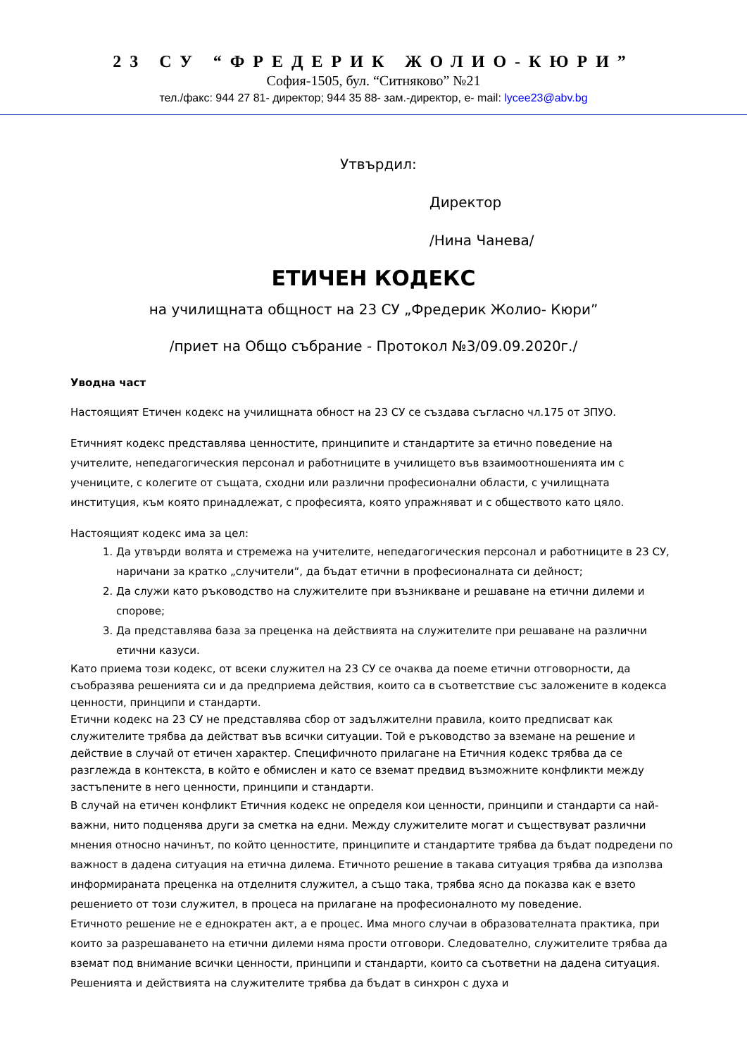23 СУ “ФРЕДЕРИК ЖОЛИО-КЮРИ”
София-1505, бул. “Ситняково” №21
тел./факс: 944 27 81- директор; 944 35 88- зам.-директор, e- mail: lycee23@abv.bg
Утвърдил:
Директор
/Нина Чанева/
ЕТИЧЕН КОДЕКС
на училищната общност на 23 СУ „Фредерик Жолио- Кюри”
/приет на Общо събрание - Протокол №3/09.09.2020г./
Уводна част
Настоящият Етичен кодекс на училищната обност на 23 СУ се създава съгласно чл.175 от ЗПУО.
Етичният кодекс представлява ценностите, принципите и стандартите за етично поведение на учителите, непедагогическия персонал и работниците в училището във взаимоотношенията им с учениците, с колегите от същата, сходни или различни професионални области, с училищната институция, към която принадлежат, с професията, която упражняват и с обществото като цяло.
Настоящият кодекс има за цел:
1. Да утвърди волята и стремежа на учителите, непедагогическия персонал и работниците в 23 СУ, наричани за кратко „случители“, да бъдат етични в професионалната си дейност;
2. Да служи като ръководство на служителите при възникване и решаване на етични дилеми и спорове;
3. Да представлява база за преценка на действията на служителите при решаване на различни етични казуси.
Като приема този кодекс, от всеки служител на 23 СУ се очаква да поеме етични отговорности, да съобразява решенията си и да предприема действия, които са в съответствие със заложените в кодекса ценности, принципи и стандарти.
Етични кодекс на 23 СУ не представлява сбор от задължителни правила, които предписват как служителите трябва да действат във всички ситуации. Той е ръководство за вземане на решение и действие в случай от етичен характер. Специфичното прилагане на Етичния кодекс трябва да се разглежда в контекста, в който е обмислен и като се вземат предвид възможните конфликти между застъпените в него ценности, принципи и стандарти.
В случай на етичен конфликт Етичния кодекс не определя кои ценности, принципи и стандарти са най-важни, нито подценява други за сметка на едни. Между служителите могат и съществуват различни мнения относно начинът, по който ценностите, принципите и стандартите трябва да бъдат подредени по важност в дадена ситуация на етична дилема. Етичното решение в такава ситуация трябва да използва информираната преценка на отделнитя служител, а също така, трябва ясно да показва как е взето решението от този служител, в процеса на прилагане на професионалното му поведение.
Етичното решение не е еднократен акт, а е процес. Има много случаи в образователната практика, при които за разрешаването на етични дилеми няма прости отговори. Следователно, служителите трябва да вземат под внимание всички ценности, принципи и стандарти, които са съответни на дадена ситуация. Решенията и действията на служителите трябва да бъдат в синхрон с духа и